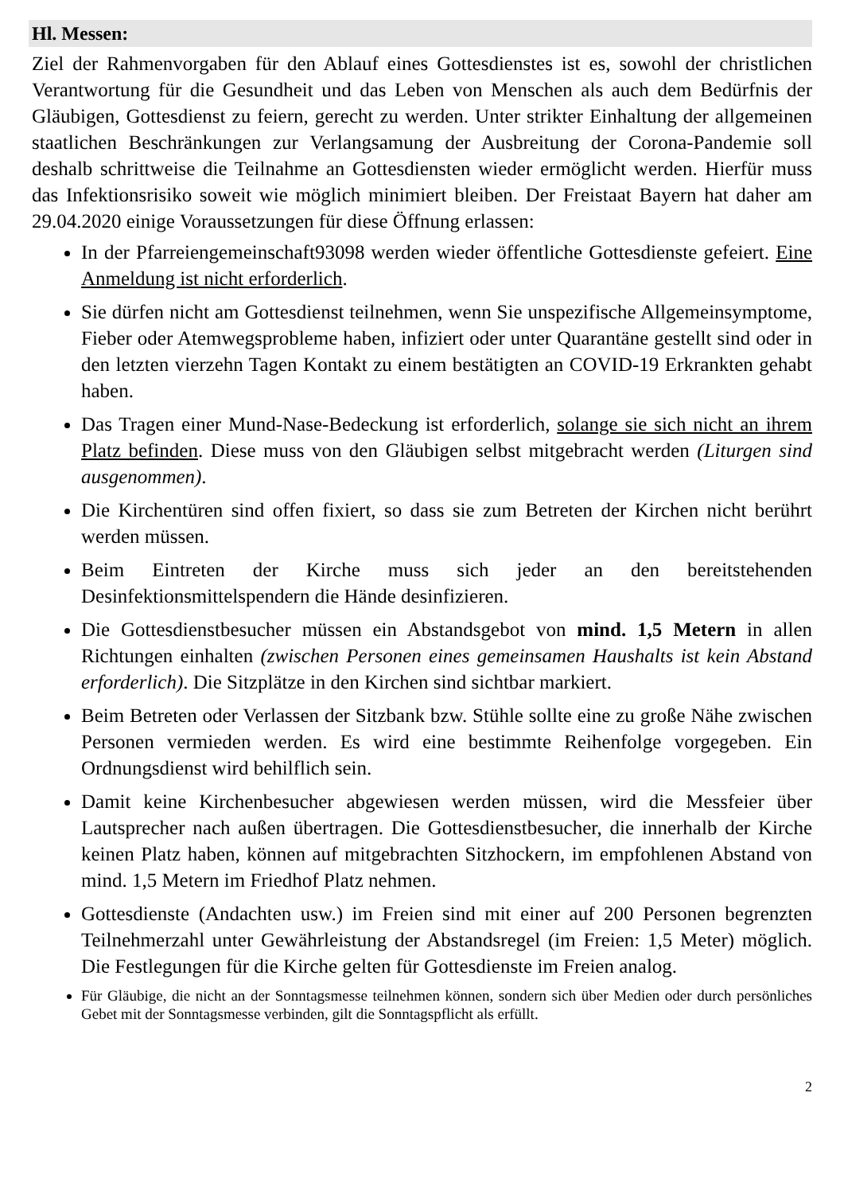Hl. Messen:
Ziel der Rahmenvorgaben für den Ablauf eines Gottesdienstes ist es, sowohl der christlichen Verantwortung für die Gesundheit und das Leben von Menschen als auch dem Bedürfnis der Gläubigen, Gottesdienst zu feiern, gerecht zu werden. Unter strikter Einhaltung der allgemeinen staatlichen Beschränkungen zur Verlangsamung der Ausbreitung der Corona-Pandemie soll deshalb schrittweise die Teilnahme an Gottesdiensten wieder ermöglicht werden. Hierfür muss das Infektionsrisiko soweit wie möglich minimiert bleiben. Der Freistaat Bayern hat daher am 29.04.2020 einige Voraussetzungen für diese Öffnung erlassen:
In der Pfarreiengemeinschaft93098 werden wieder öffentliche Gottesdienste gefeiert. Eine Anmeldung ist nicht erforderlich.
Sie dürfen nicht am Gottesdienst teilnehmen, wenn Sie unspezifische Allgemeinsymptome, Fieber oder Atemwegsprobleme haben, infiziert oder unter Quarantäne gestellt sind oder in den letzten vierzehn Tagen Kontakt zu einem bestätigten an COVID-19 Erkrankten gehabt haben.
Das Tragen einer Mund-Nase-Bedeckung ist erforderlich, solange sie sich nicht an ihrem Platz befinden. Diese muss von den Gläubigen selbst mitgebracht werden (Liturgen sind ausgenommen).
Die Kirchentüren sind offen fixiert, so dass sie zum Betreten der Kirchen nicht berührt werden müssen.
Beim Eintreten der Kirche muss sich jeder an den bereitstehenden Desinfektionsmittelspendern die Hände desinfizieren.
Die Gottesdienstbesucher müssen ein Abstandsgebot von mind. 1,5 Metern in allen Richtungen einhalten (zwischen Personen eines gemeinsamen Haushalts ist kein Abstand erforderlich). Die Sitzplätze in den Kirchen sind sichtbar markiert.
Beim Betreten oder Verlassen der Sitzbank bzw. Stühle sollte eine zu große Nähe zwischen Personen vermieden werden. Es wird eine bestimmte Reihenfolge vorgegeben. Ein Ordnungsdienst wird behilflich sein.
Damit keine Kirchenbesucher abgewiesen werden müssen, wird die Messfeier über Lautsprecher nach außen übertragen. Die Gottesdienstbesucher, die innerhalb der Kirche keinen Platz haben, können auf mitgebrachten Sitzhockern, im empfohlenen Abstand von mind. 1,5 Metern im Friedhof Platz nehmen.
Gottesdienste (Andachten usw.) im Freien sind mit einer auf 200 Personen begrenzten Teilnehmerzahl unter Gewährleistung der Abstandsregel (im Freien: 1,5 Meter) möglich. Die Festlegungen für die Kirche gelten für Gottesdienste im Freien analog.
Für Gläubige, die nicht an der Sonntagsmesse teilnehmen können, sondern sich über Medien oder durch persönliches Gebet mit der Sonntagsmesse verbinden, gilt die Sonntagspflicht als erfüllt.
2